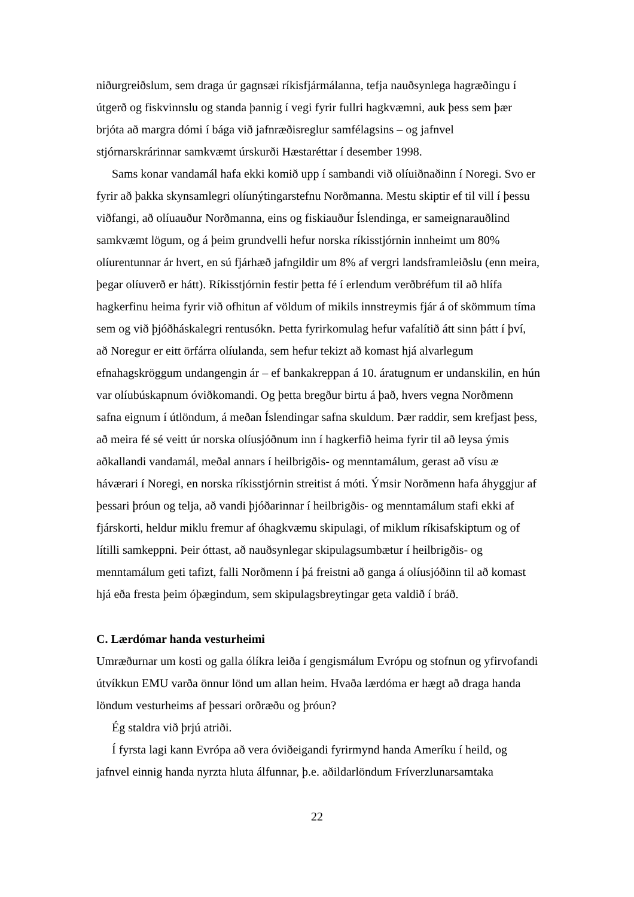niðurgreiðslum, sem draga úr gagnsæi ríkisfjármálanna, tefja nauðsynlega hagræðingu í útgerð og fiskvinnslu og standa þannig í vegi fyrir fullri hagkvæmni, auk þess sem þær brjóta að margra dómi í bága við jafnræðisreglur samfélagsins – og jafnvel stjórnarskrárinnar samkvæmt úrskurði Hæstaréttar í desember 1998.
Sams konar vandamál hafa ekki komið upp í sambandi við olíuiðnaðinn í Noregi. Svo er fyrir að þakka skynsamlegri olíunýtingarstefnu Norðmanna. Mestu skiptir ef til vill í þessu viðfangi, að olíuauður Norðmanna, eins og fiskiauður Íslendinga, er sameignarauðlind samkvæmt lögum, og á þeim grundvelli hefur norska ríkisstjórnin innheimt um 80% olíurentunnar ár hvert, en sú fjárhæð jafngildir um 8% af vergri landsframleiðslu (enn meira, þegar olíuverð er hátt). Ríkisstjórnin festir þetta fé í erlendum verðbréfum til að hlífa hagkerfinu heima fyrir við ofhitun af völdum of mikils innstreymis fjár á of skömmum tíma sem og við þjóðháskalegri rentusókn. Þetta fyrirkomulag hefur vafalítið átt sinn þátt í því, að Noregur er eitt örfárra olíulanda, sem hefur tekizt að komast hjá alvarlegum efnahagskröggum undangengin ár – ef bankakreppan á 10. áratugnum er undanskilin, en hún var olíubúskapnum óviðkomandi. Og þetta bregður birtu á það, hvers vegna Norðmenn safna eignum í útlöndum, á meðan Íslendingar safna skuldum. Þær raddir, sem krefjast þess, að meira fé sé veitt úr norska olíusjóðnum inn í hagkerfið heima fyrir til að leysa ýmis aðkallandi vandamál, meðal annars í heilbrigðis- og menntamálum, gerast að vísu æ háværari í Noregi, en norska ríkisstjórnin streitist á móti. Ýmsir Norðmenn hafa áhyggjur af þessari þróun og telja, að vandi þjóðarinnar í heilbrigðis- og menntamálum stafi ekki af fjárskorti, heldur miklu fremur af óhagkvæmu skipulagi, of miklum ríkisafskiptum og of lítilli samkeppni. Þeir óttast, að nauðsynlegar skipulagsumbætur í heilbrigðis- og menntamálum geti tafizt, falli Norðmenn í þá freistni að ganga á olíusjóðinn til að komast hjá eða fresta þeim óþægindum, sem skipulagsbreytingar geta valdið í bráð.
C. Lærdómar handa vesturheimi
Umræðurnar um kosti og galla ólíkra leiða í gengismálum Evrópu og stofnun og yfirvofandi útvíkkun EMU varða önnur lönd um allan heim. Hvaða lærdóma er hægt að draga handa löndum vesturheims af þessari orðræðu og þróun?
Ég staldra við þrjú atriði.
Í fyrsta lagi kann Evrópa að vera óviðeigandi fyrirmynd handa Ameríku í heild, og jafnvel einnig handa nyrzta hluta álfunnar, þ.e. aðildarlöndum Fríverzlunarsamtaka
22